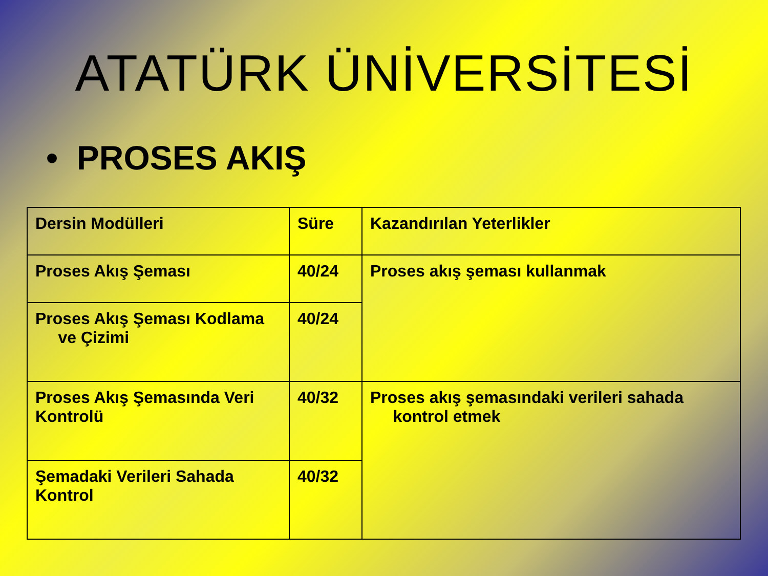ATATÜRK ÜNİVERSİTESİ
• PROSES AKIŞ
| Dersin Modülleri | Süre | Kazandırılan Yeterlikler |
| Proses Akış Şeması | 40/24 | Proses akış şeması kullanmak |
| Proses Akış Şeması Kodlama ve Çizimi | 40/24 | |
| Proses Akış Şemasında Veri Kontrolü | 40/32 | Proses akış şemasındaki verileri sahada kontrol etmek |
| Şemadaki Verileri Sahada Kontrol | 40/32 | |